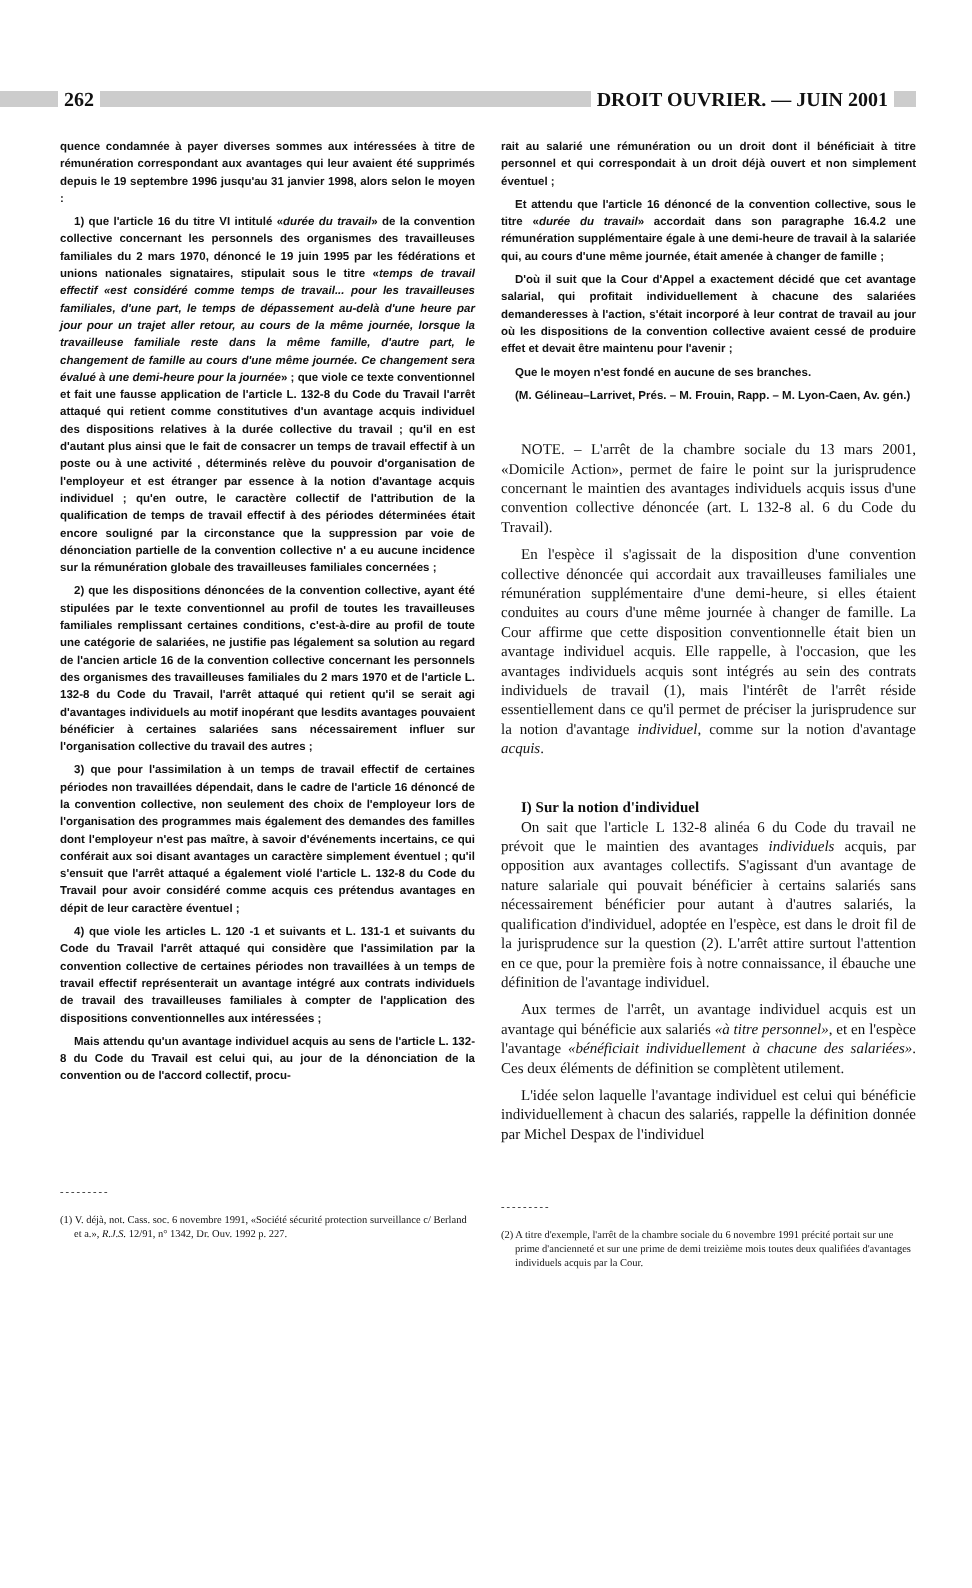262 DROIT OUVRIER. — JUIN 2001
quence condamnée à payer diverses sommes aux intéressées à titre de rémunération correspondant aux avantages qui leur avaient été supprimés depuis le 19 septembre 1996 jusqu'au 31 janvier 1998, alors selon le moyen :
1) que l'article 16 du titre VI intitulé «durée du travail» de la convention collective concernant les personnels des organismes des travailleuses familiales du 2 mars 1970, dénoncé le 19 juin 1995 par les fédérations et unions nationales signataires, stipulait sous le titre «temps de travail effectif «est considéré comme temps de travail... pour les travailleuses familiales, d'une part, le temps de dépassement au-delà d'une heure par jour pour un trajet aller retour, au cours de la même journée, lorsque la travailleuse familiale reste dans la même famille, d'autre part, le changement de famille au cours d'une même journée. Ce changement sera évalué à une demi-heure pour la journée» ; que viole ce texte conventionnel et fait une fausse application de l'article L. 132-8 du Code du Travail l'arrêt attaqué qui retient comme constitutives d'un avantage acquis individuel des dispositions relatives à la durée collective du travail ; qu'il en est d'autant plus ainsi que le fait de consacrer un temps de travail effectif à un poste ou à une activité , déterminés relève du pouvoir d'organisation de l'employeur et est étranger par essence à la notion d'avantage acquis individuel ; qu'en outre, le caractère collectif de l'attribution de la qualification de temps de travail effectif à des périodes déterminées était encore souligné par la circonstance que la suppression par voie de dénonciation partielle de la convention collective n' a eu aucune incidence sur la rémunération globale des travailleuses familiales concernées ;
2) que les dispositions dénoncées de la convention collective, ayant été stipulées par le texte conventionnel au profil de toutes les travailleuses familiales remplissant certaines conditions, c'est-à-dire au profil de toute une catégorie de salariées, ne justifie pas légalement sa solution au regard de l'ancien article 16 de la convention collective concernant les personnels des organismes des travailleuses familiales du 2 mars 1970 et de l'article L. 132-8 du Code du Travail, l'arrêt attaqué qui retient qu'il se serait agi d'avantages individuels au motif inopérant que lesdits avantages pouvaient bénéficier à certaines salariées sans nécessairement influer sur l'organisation collective du travail des autres ;
3) que pour l'assimilation à un temps de travail effectif de certaines périodes non travaillées dépendait, dans le cadre de l'article 16 dénoncé de la convention collective, non seulement des choix de l'employeur lors de l'organisation des programmes mais également des demandes des familles dont l'employeur n'est pas maître, à savoir d'événements incertains, ce qui conférait aux soi disant avantages un caractère simplement éventuel ; qu'il s'ensuit que l'arrêt attaqué a également violé l'article L. 132-8 du Code du Travail pour avoir considéré comme acquis ces prétendus avantages en dépit de leur caractère éventuel ;
4) que viole les articles L. 120 -1 et suivants et L. 131-1 et suivants du Code du Travail l'arrêt attaqué qui considère que l'assimilation par la convention collective de certaines périodes non travaillées à un temps de travail effectif représenterait un avantage intégré aux contrats individuels de travail des travailleuses familiales à compter de l'application des dispositions conventionnelles aux intéressées ;
Mais attendu qu'un avantage individuel acquis au sens de l'article L. 132-8 du Code du Travail est celui qui, au jour de la dénonciation de la convention ou de l'accord collectif, procu-
---------
(1) V. déjà, not. Cass. soc. 6 novembre 1991, «Société sécurité protection surveillance c/ Berland et a.», R.J.S. 12/91, n° 1342, Dr. Ouv. 1992 p. 227.
rait au salarié une rémunération ou un droit dont il bénéficiait à titre personnel et qui correspondait à un droit déjà ouvert et non simplement éventuel ;
Et attendu que l'article 16 dénoncé de la convention collective, sous le titre «durée du travail» accordait dans son paragraphe 16.4.2 une rémunération supplémentaire égale à une demi-heure de travail à la salariée qui, au cours d'une même journée, était amenée à changer de famille ;
D'où il suit que la Cour d'Appel a exactement décidé que cet avantage salarial, qui profitait individuellement à chacune des salariées demanderesses à l'action, s'était incorporé à leur contrat de travail au jour où les dispositions de la convention collective avaient cessé de produire effet et devait être maintenu pour l'avenir ;
Que le moyen n'est fondé en aucune de ses branches.
(M. Gélineau–Larrivet, Prés. – M. Frouin, Rapp. – M. Lyon-Caen, Av. gén.)
NOTE. – L'arrêt de la chambre sociale du 13 mars 2001, «Domicile Action», permet de faire le point sur la jurisprudence concernant le maintien des avantages individuels acquis issus d'une convention collective dénoncée (art. L 132-8 al. 6 du Code du Travail).
En l'espèce il s'agissait de la disposition d'une convention collective dénoncée qui accordait aux travailleuses familiales une rémunération supplémentaire d'une demi-heure, si elles étaient conduites au cours d'une même journée à changer de famille. La Cour affirme que cette disposition conventionnelle était bien un avantage individuel acquis. Elle rappelle, à l'occasion, que les avantages individuels acquis sont intégrés au sein des contrats individuels de travail (1), mais l'intérêt de l'arrêt réside essentiellement dans ce qu'il permet de préciser la jurisprudence sur la notion d'avantage individuel, comme sur la notion d'avantage acquis.
I) Sur la notion d'individuel
On sait que l'article L 132-8 alinéa 6 du Code du travail ne prévoit que le maintien des avantages individuels acquis, par opposition aux avantages collectifs. S'agissant d'un avantage de nature salariale qui pouvait bénéficier à certains salariés sans nécessairement bénéficier pour autant à d'autres salariés, la qualification d'individuel, adoptée en l'espèce, est dans le droit fil de la jurisprudence sur la question (2). L'arrêt attire surtout l'attention en ce que, pour la première fois à notre connaissance, il ébauche une définition de l'avantage individuel.
Aux termes de l'arrêt, un avantage individuel acquis est un avantage qui bénéficie aux salariés «à titre personnel», et en l'espèce l'avantage «bénéficiait individuellement à chacune des salariées». Ces deux éléments de définition se complètent utilement.
L'idée selon laquelle l'avantage individuel est celui qui bénéficie individuellement à chacun des salariés, rappelle la définition donnée par Michel Despax de l'individuel
---------
(2) A titre d'exemple, l'arrêt de la chambre sociale du 6 novembre 1991 précité portait sur une prime d'ancienneté et sur une prime de demi treizième mois toutes deux qualifiées d'avantages individuels acquis par la Cour.